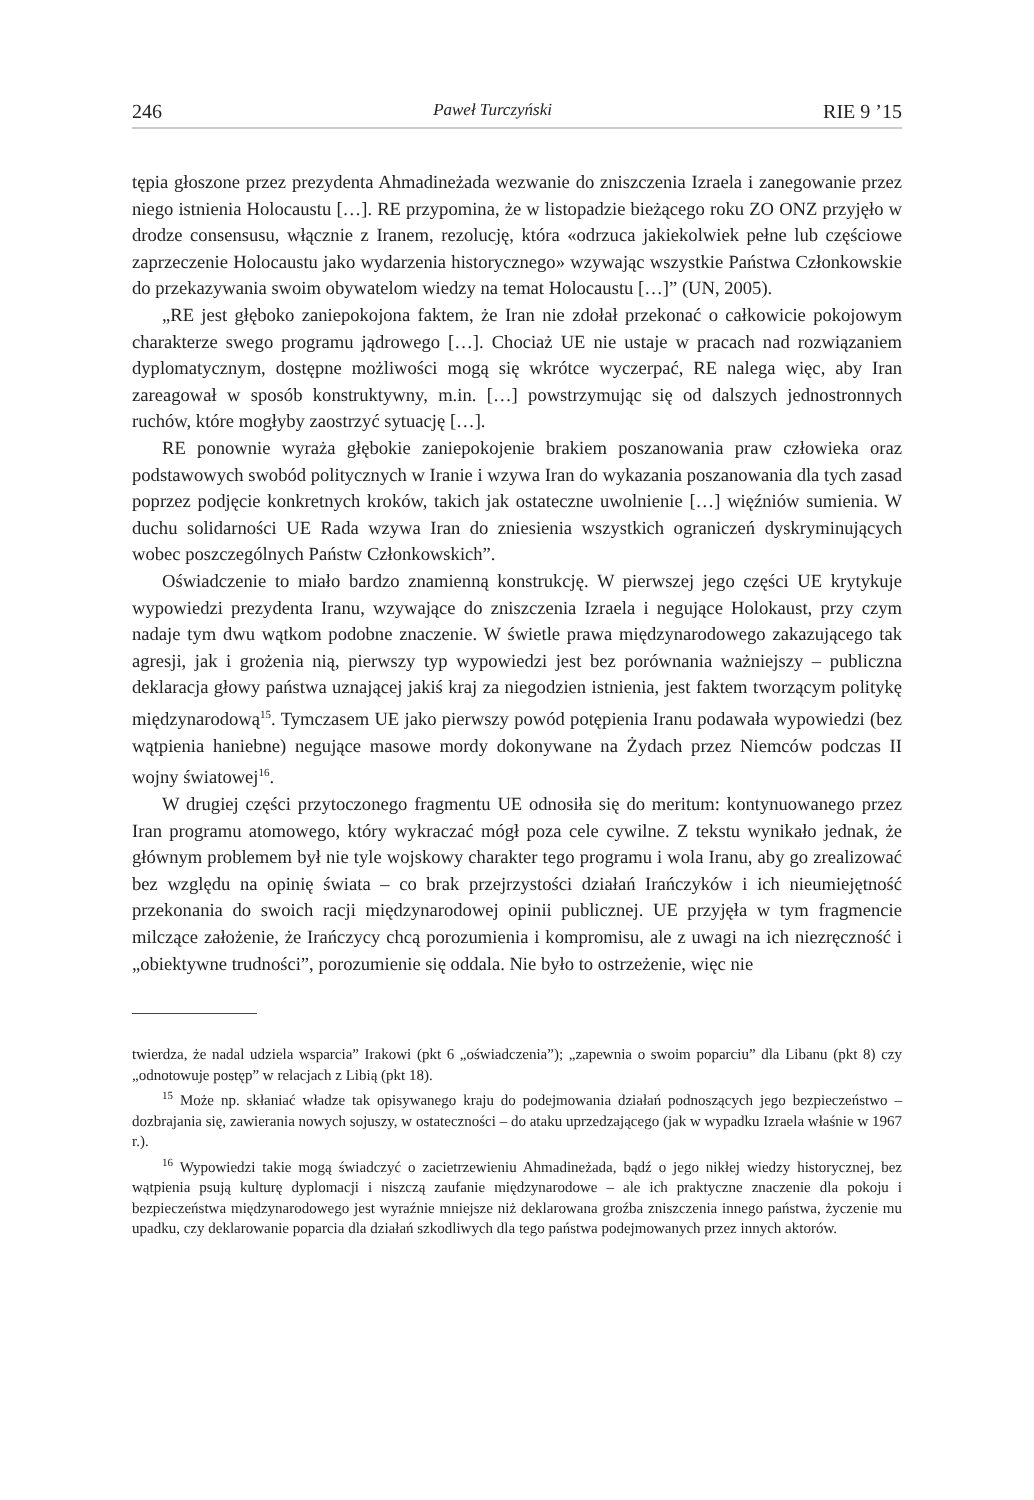246 Paweł Turczyński RIE 9 ’15
tępia głoszone przez prezydenta Ahmadineżada wezwanie do zniszczenia Izraela i zanegowanie przez niego istnienia Holocaustu […]. RE przypomina, że w listopadzie bieżącego roku ZO ONZ przyjęło w drodze consensusu, włącznie z Iranem, rezolucję, która «odrzuca jakiekolwiek pełne lub częściowe zaprzeczenie Holocaustu jako wydarzenia historycznego» wzywając wszystkie Państwa Członkowskie do przekazywania swoim obywatelom wiedzy na temat Holocaustu […]” (UN, 2005).
„RE jest głęboko zaniepokojona faktem, że Iran nie zdołał przekonać o całkowicie pokojowym charakterze swego programu jądrowego […]. Chociaż UE nie ustaje w pracach nad rozwiązaniem dyplomatycznym, dostępne możliwości mogą się wkrótce wyczerpać, RE nalega więc, aby Iran zareagował w sposób konstruktywny, m.in. […] powstrzymując się od dalszych jednostronnych ruchów, które mogłyby zaostrzyć sytuację […].
RE ponownie wyraża głębokie zaniepokojenie brakiem poszanowania praw człowieka oraz podstawowych swobód politycznych w Iranie i wzywa Iran do wykazania poszanowania dla tych zasad poprzez podjęcie konkretnych kroków, takich jak ostateczne uwolnienie […] więźniów sumienia. W duchu solidarności UE Rada wzywa Iran do zniesienia wszystkich ograniczeń dyskryminujących wobec poszczególnych Państw Członkowskich”.
Oświadczenie to miało bardzo znamienną konstrukcję. W pierwszej jego części UE krytykuje wypowiedzi prezydenta Iranu, wzywające do zniszczenia Izraela i negujące Holokaust, przy czym nadaje tym dwu wątkom podobne znaczenie. W świetle prawa międzynarodowego zakazującego tak agresji, jak i grożenia nią, pierwszy typ wypowiedzi jest bez porównania ważniejszy – publiczna deklaracja głowy państwa uznającej jakiś kraj za niegodzien istnienia, jest faktem tworzącym politykę międzynarodową<sup>15</sup>. Tymczasem UE jako pierwszy powód potępienia Iranu podawała wypowiedzi (bez wątpienia haniebne) negujące masowe mordy dokonywane na Żydach przez Niemców podczas II wojny światowej<sup>16</sup>.
W drugiej części przytoczonego fragmentu UE odnosiła się do meritum: kontynuowanego przez Iran programu atomowego, który wykraczać mógł poza cele cywilne. Z tekstu wynikało jednak, że głównym problemem był nie tyle wojskowy charakter tego programu i wola Iranu, aby go zrealizować bez względu na opinię świata – co brak przejrzystości działań Irańczyków i ich nieumiejętność przekonania do swoich racji międzynarodowej opinii publicznej. UE przyjęła w tym fragmencie milczące założenie, że Irańczycy chcą porozumienia i kompromisu, ale z uwagi na ich niezręczność i „obiektywne trudności”, porozumienie się oddala. Nie było to ostrzeżenie, więc nie
twierdza, że nadal udziela wsparcia” Irakowi (pkt 6 „oświadczenia”); „zapewnia o swoim poparciu” dla Libanu (pkt 8) czy „odnotowuje postęp” w relacjach z Libią (pkt 18).
<sup>15</sup> Może np. skłaniać władze tak opisywanego kraju do podejmowania działań podnoszących jego bezpieczeństwo – dozbrajania się, zawierania nowych sojuszy, w ostateczności – do ataku uprzedzającego (jak w wypadku Izraela właśnie w 1967 r.).
<sup>16</sup> Wypowiedzi takie mogą świadczyć o zacietrzewieniu Ahmadineżada, bądź o jego nikłej wiedzy historycznej, bez wątpienia psują kulturę dyplomacji i niszczą zaufanie międzynarodowe – ale ich praktyczne znaczenie dla pokoju i bezpieczeństwa międzynarodowego jest wyraźnie mniejsze niż deklarowana groźba zniszczenia innego państwa, życzenie mu upadku, czy deklarowanie poparcia dla działań szkodliwych dla tego państwa podejmowanych przez innych aktorów.